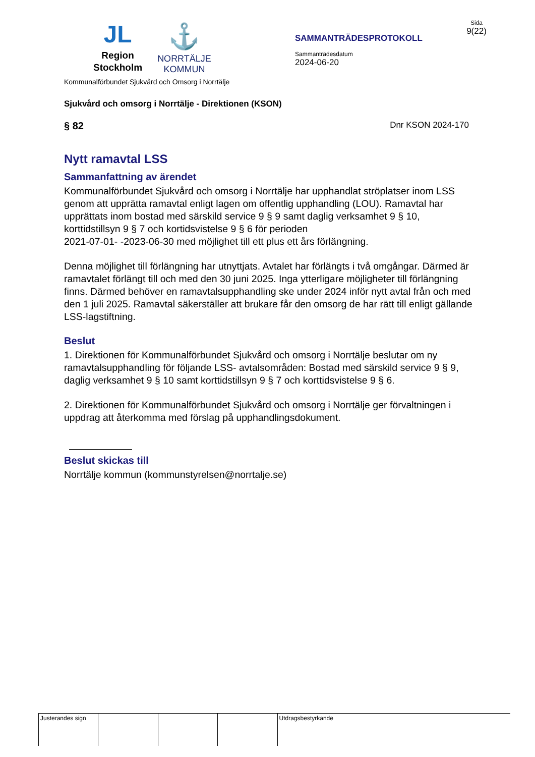JL
Region
Stockholm
⚓
NORRTÄLJE
KOMMUN
SAMMANTRÄDESPROTOKOLL
Sammanträdesdatum
2024-06-20
Sida
9(22)
Kommunalförbundet Sjukvård och Omsorg i Norrtälje
Sjukvård och omsorg i Norrtälje - Direktionen (KSON)
§ 82 Dnr KSON 2024-170
Nytt ramavtal LSS
Sammanfattning av ärendet
Kommunalförbundet Sjukvård och omsorg i Norrtälje har upphandlat ströplatser inom LSS genom att upprätta ramavtal enligt lagen om offentlig upphandling (LOU). Ramavtal har upprättats inom bostad med särskild service 9 § 9 samt daglig verksamhet 9 § 10, korttidstillsyn 9 § 7 och kortidsvistelse 9 § 6 för perioden
2021-07-01- -2023-06-30 med möjlighet till ett plus ett års förlängning.
Denna möjlighet till förlängning har utnyttjats. Avtalet har förlängts i två omgångar. Därmed är ramavtalet förlängt till och med den 30 juni 2025. Inga ytterligare möjligheter till förlängning finns. Därmed behöver en ramavtalsupphandling ske under 2024 inför nytt avtal från och med den 1 juli 2025. Ramavtal säkerställer att brukare får den omsorg de har rätt till enligt gällande LSS-lagstiftning.
Beslut
1. Direktionen för Kommunalförbundet Sjukvård och omsorg i Norrtälje beslutar om ny ramavtalsupphandling för följande LSS- avtalsområden: Bostad med särskild service 9 § 9, daglig verksamhet 9 § 10 samt korttidstillsyn 9 § 7 och korttidsvistelse 9 § 6.
2. Direktionen för Kommunalförbundet Sjukvård och omsorg i Norrtälje ger förvaltningen i uppdrag att återkomma med förslag på upphandlingsdokument.
Beslut skickas till
Norrtälje kommun (kommunstyrelsen@norrtalje.se)
| Justerandes sign | | | | Utdragsbestyrkande |